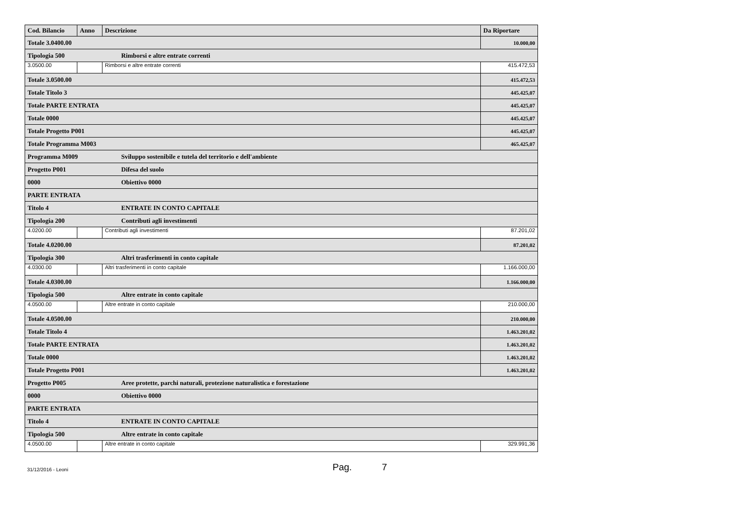| Cod. Bilancio | Anno | Descrizione | Da Riportare |
| --- | --- | --- | --- |
| Totale 3.0400.00 | | | 10.000,00 |
| Tipologia 500 Rimborsi e altre entrate correnti | | | |
| 3.0500.00 | | Rimborsi e altre entrate correnti | 415.472,53 |
| Totale 3.0500.00 | | | 415.472,53 |
| Totale Titolo 3 | | | 445.425,07 |
| Totale PARTE ENTRATA | | | 445.425,07 |
| Totale 0000 | | | 445.425,07 |
| Totale Progetto P001 | | | 445.425,07 |
| Totale Programma M003 | | | 465.425,07 |
| Programma M009 Sviluppo sostenibile e tutela del territorio e dell'ambiente | | | |
| Progetto P001 Difesa del suolo | | | |
| 0000 Obiettivo 0000 | | | |
| PARTE ENTRATA | | | |
| Titolo 4 ENTRATE IN CONTO CAPITALE | | | |
| Tipologia 200 Contributi agli investimenti | | | |
| 4.0200.00 | | Contributi agli investimenti | 87.201,02 |
| Totale 4.0200.00 | | | 87.201,02 |
| Tipologia 300 Altri trasferimenti in conto capitale | | | |
| 4.0300.00 | | Altri trasferimenti in conto capitale | 1.166.000,00 |
| Totale 4.0300.00 | | | 1.166.000,00 |
| Tipologia 500 Altre entrate in conto capitale | | | |
| 4.0500.00 | | Altre entrate in conto capitale | 210.000,00 |
| Totale 4.0500.00 | | | 210.000,00 |
| Totale Titolo 4 | | | 1.463.201,02 |
| Totale PARTE ENTRATA | | | 1.463.201,02 |
| Totale 0000 | | | 1.463.201,02 |
| Totale Progetto P001 | | | 1.463.201,02 |
| Progetto P005 Aree protette, parchi naturali, protezione naturalistica e forestazione | | | |
| 0000 Obiettivo 0000 | | | |
| PARTE ENTRATA | | | |
| Titolo 4 ENTRATE IN CONTO CAPITALE | | | |
| Tipologia 500 Altre entrate in conto capitale | | | |
| 4.0500.00 | | Altre entrate in conto capitale | 329.991,36 |
31/12/2016 - Leoni
Pag. 7